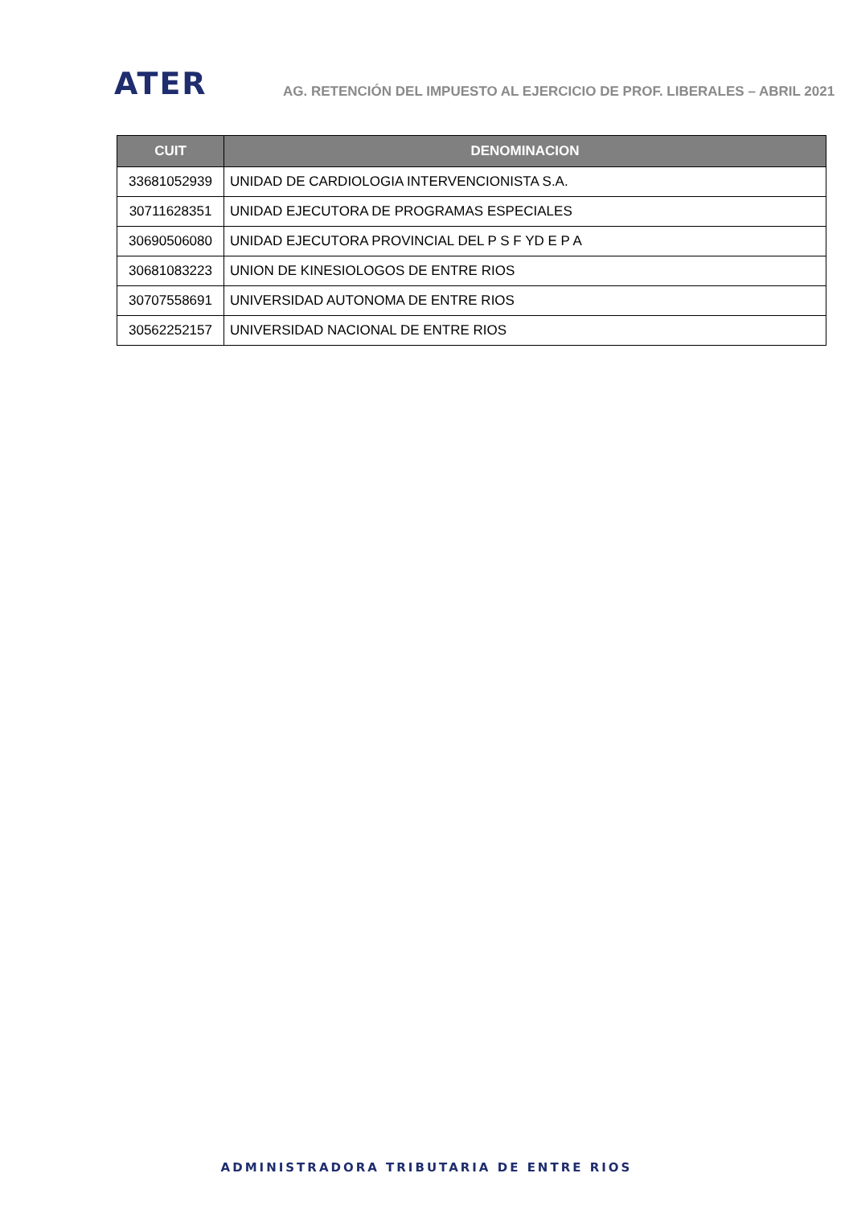ATER
AG. RETENCIÓN DEL IMPUESTO AL EJERCICIO DE PROF. LIBERALES – ABRIL 2021
| CUIT | DENOMINACION |
| --- | --- |
| 33681052939 | UNIDAD DE CARDIOLOGIA INTERVENCIONISTA S.A. |
| 30711628351 | UNIDAD EJECUTORA DE PROGRAMAS ESPECIALES |
| 30690506080 | UNIDAD EJECUTORA PROVINCIAL DEL P S F YD E P A |
| 30681083223 | UNION DE KINESIOLOGOS DE ENTRE RIOS |
| 30707558691 | UNIVERSIDAD AUTONOMA DE ENTRE RIOS |
| 30562252157 | UNIVERSIDAD NACIONAL DE ENTRE RIOS |
ADMINISTRADORA TRIBUTARIA DE ENTRE RIOS